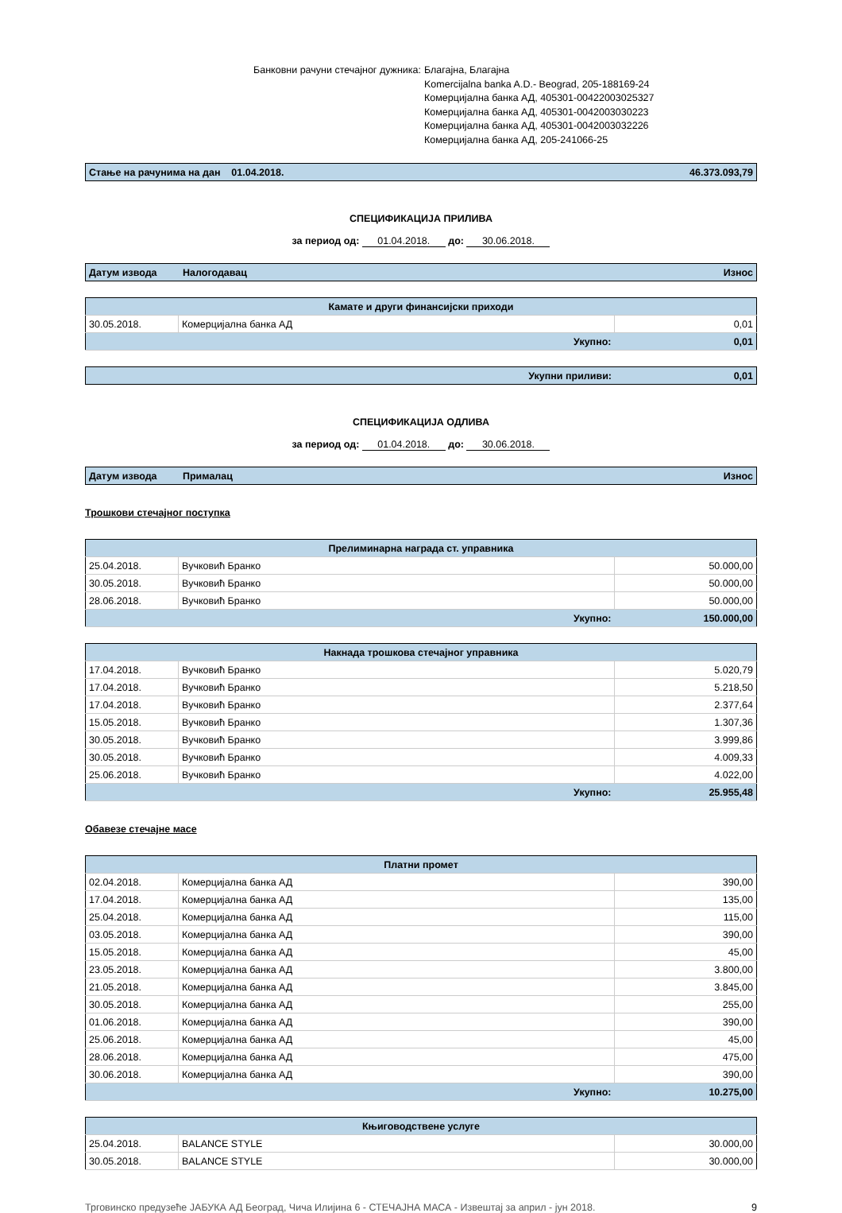Банковни рачуни стечајног дужника:
Благајна, Благајна
Komercijalna banka A.D.- Beograd, 205-188169-24
Комерцијална банка АД, 405301-00422003025327
Комерцијална банка АД, 405301-0042003030223
Комерцијална банка АД, 405301-0042003032226
Комерцијална банка АД, 205-241066-25
| Стање на рачунима на дан 01.04.2018. | 46.373.093,79 |
СПЕЦИФИКАЦИЈА ПРИЛИВА
за период од: 01.04.2018. до: 30.06.2018.
| Датум извода | Налогодавац | Износ |
| --- | --- | --- |
| Камате и други финансијски приходи | | |
| 30.05.2018. | Комерцијална банка АД | 0,01 |
| | Укупно: | 0,01 |
| Укупни приливи: | 0,01 |
СПЕЦИФИКАЦИЈА ОДЛИВА
за период од: 01.04.2018. до: 30.06.2018.
| Датум извода | Прималац | Износ |
| --- | --- | --- |
Трошкови стечајног поступка
| Прелиминарна награда ст. управника | | |
| 25.04.2018. | Вучковић Бранко | 50.000,00 |
| 30.05.2018. | Вучковић Бранко | 50.000,00 |
| 28.06.2018. | Вучковић Бранко | 50.000,00 |
| | Укупно: | 150.000,00 |
| Накнада трошкова стечајног управника | | |
| 17.04.2018. | Вучковић Бранко | 5.020,79 |
| 17.04.2018. | Вучковић Бранко | 5.218,50 |
| 17.04.2018. | Вучковић Бранко | 2.377,64 |
| 15.05.2018. | Вучковић Бранко | 1.307,36 |
| 30.05.2018. | Вучковић Бранко | 3.999,86 |
| 30.05.2018. | Вучковић Бранко | 4.009,33 |
| 25.06.2018. | Вучковић Бранко | 4.022,00 |
| | Укупно: | 25.955,48 |
Обавезе стечајне масе
| Платни промет | | |
| 02.04.2018. | Комерцијална банка АД | 390,00 |
| 17.04.2018. | Комерцијална банка АД | 135,00 |
| 25.04.2018. | Комерцијална банка АД | 115,00 |
| 03.05.2018. | Комерцијална банка АД | 390,00 |
| 15.05.2018. | Комерцијална банка АД | 45,00 |
| 23.05.2018. | Комерцијална банка АД | 3.800,00 |
| 21.05.2018. | Комерцијална банка АД | 3.845,00 |
| 30.05.2018. | Комерцијална банка АД | 255,00 |
| 01.06.2018. | Комерцијална банка АД | 390,00 |
| 25.06.2018. | Комерцијална банка АД | 45,00 |
| 28.06.2018. | Комерцијална банка АД | 475,00 |
| 30.06.2018. | Комерцијална банка АД | 390,00 |
| | Укупно: | 10.275,00 |
| Књиговодствене услуге | | |
| 25.04.2018. | BALANCE STYLE | 30.000,00 |
| 30.05.2018. | BALANCE STYLE | 30.000,00 |
Трговинско предузеће ЈАБУКА АД Београд, Чича Илијина 6 - СТЕЧАЈНА МАСА - Извештај за април - јун 2018. 9